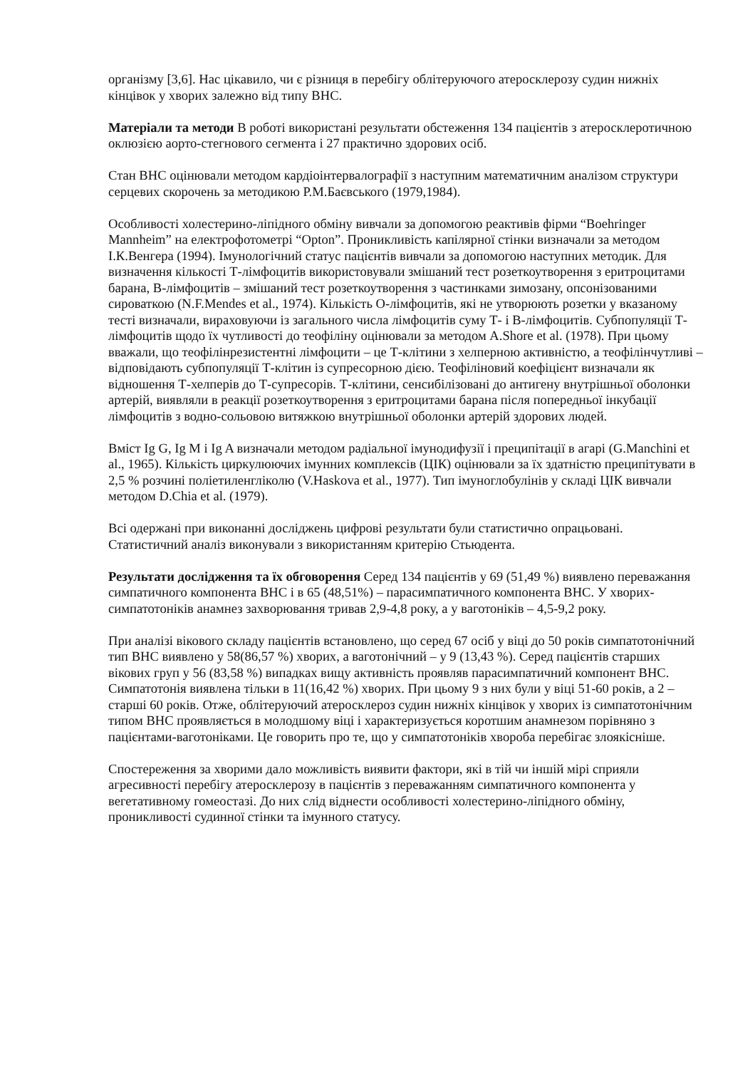організму [3,6]. Нас цікавило, чи є різниця в перебігу облітеруючого атеросклерозу судин нижніх кінцівок у хворих залежно від типу ВНС.
Матеріали та методи В роботі використані результати обстеження 134 пацієнтів з атеросклеротичною оклюзією аорто-стегнового сегмента і 27 практично здорових осіб.
Стан ВНС оцінювали методом кардіоінтервалографії з наступним математичним аналізом структури серцевих скорочень за методикою Р.М.Баєвського (1979,1984).
Особливості холестерино-ліпідного обміну вивчали за допомогою реактивів фірми “Boehringer Mannheim” на електрофотометрі “Opton”. Проникливість капілярної стінки визначали за методом І.К.Венгера (1994). Імунологічний статус пацієнтів вивчали за допомогою наступних методик. Для визначення кількості Т-лімфоцитів використовували змішаний тест розеткоутворення з еритроцитами барана, В-лімфоцитів – змішаний тест розеткоутворення з частинками зимозану, опсонізованими сироваткою (N.F.Mendes et al., 1974). Кількість О-лімфоцитів, які не утворюють розетки у вказаному тесті визначали, вираховуючи із загального числа лімфоцитів суму Т- і В-лімфоцитів. Субпопуляції Т-лімфоцитів щодо їх чутливості до теофіліну оцінювали за методом A.Shore et al. (1978). При цьому вважали, що теофілінрезистентні лімфоцити – це Т-клітини з хелперною активністю, а теофілінчутливі – відповідають субпопуляції Т-клітин із супресорною дією. Теофіліновий коефіцієнт визначали як відношення Т-хелперів до Т-супресорів. Т-клітини, сенсибілізовані до антигену внутрішньої оболонки артерій, виявляли в реакції розеткоутворення з еритроцитами барана після попередньої інкубації лімфоцитів з водно-сольовою витяжкою внутрішньої оболонки артерій здорових людей.
Вміст Ig G, Ig M і Ig A визначали методом радіальної імунодифузії і преципітації в агарі (G.Manchini et al., 1965). Кількість циркулюючих імунних комплексів (ЦІК) оцінювали за їх здатністю преципітувати в 2,5 % розчині поліетиленгліколю (V.Haskova et al., 1977). Тип імуноглобулінів у складі ЦІК вивчали методом D.Chia et al. (1979).
Всі одержані при виконанні досліджень цифрові результати були статистично опрацьовані. Статистичний аналіз виконували з використанням критерію Стьюдента.
Результати дослідження та їх обговорення Серед 134 пацієнтів у 69 (51,49 %) виявлено переважання симпатичного компонента ВНС і в 65 (48,51%) – парасимпатичного компонента ВНС. У хворих- симпатотоніків анамнез захворювання тривав 2,9-4,8 року, а у ваготоніків – 4,5-9,2 року.
При аналізі вікового складу пацієнтів встановлено, що серед 67 осіб у віці до 50 років симпатотонічний тип ВНС виявлено у 58(86,57 %) хворих, а ваготонічний – у 9 (13,43 %). Серед пацієнтів старших вікових груп у 56 (83,58 %) випадках вищу активність проявляв парасимпатичний компонент ВНС. Симпатотонія виявлена тільки в 11(16,42 %) хворих. При цьому 9 з них були у віці 51-60 років, а 2 – старші 60 років. Отже, облітеруючий атеросклероз судин нижніх кінцівок у хворих із симпатотонічним типом ВНС проявляється в молодшому віці і характеризується коротшим анамнезом порівняно з пацієнтами-ваготоніками. Це говорить про те, що у симпатотоніків хвороба перебігає злоякісніше.
Спостереження за хворими дало можливість виявити фактори, які в тій чи іншій мірі сприяли агресивності перебігу атеросклерозу в пацієнтів з переважанням симпатичного компонента у вегетативному гомеостазі. До них слід віднести особливості холестерино-ліпідного обміну, проникливості судинної стінки та імунного статусу.